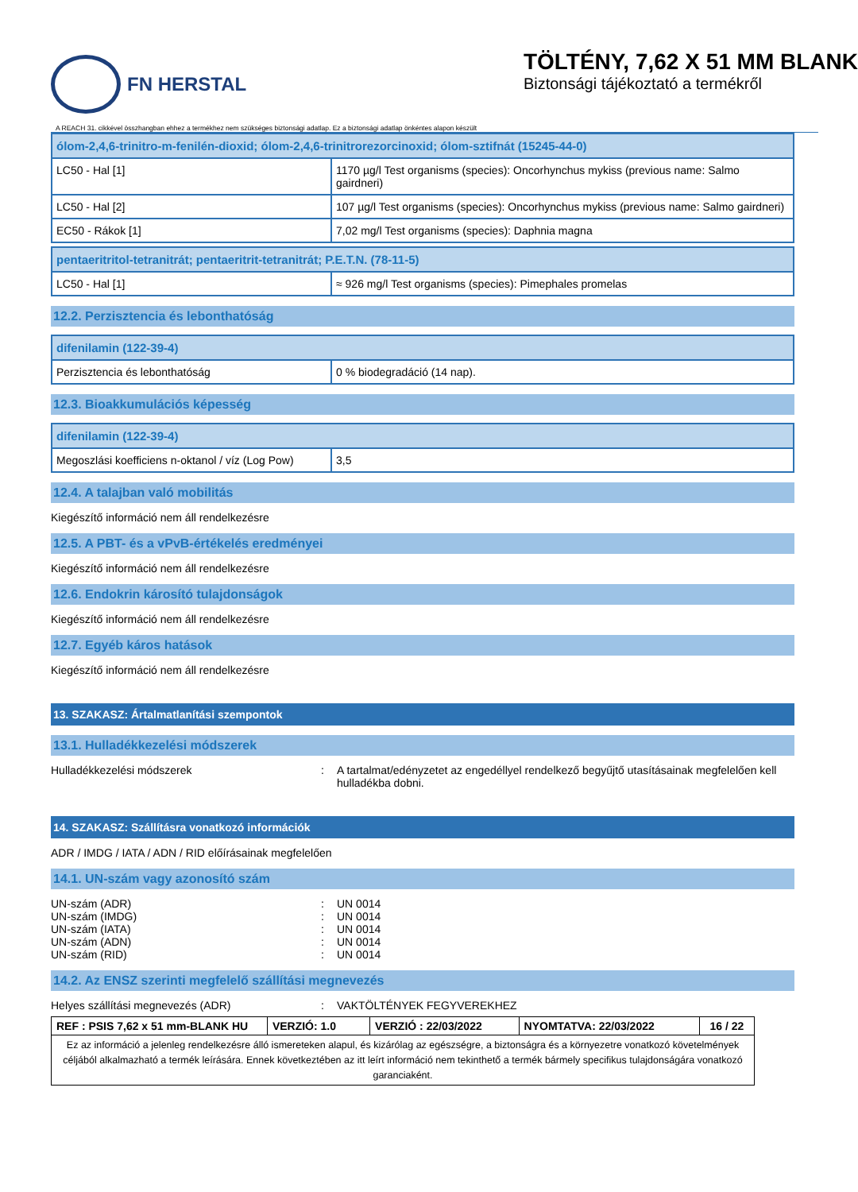FN HERSTAL
TÖLTÉNY, 7,62 X 51 MM BLANK
Biztonsági tájékoztató a termékről
A REACH 31. cikkével összhangban ehhez a termékhez nem szükséges biztonsági adatlap. Ez a biztonsági adatlap önkéntes alapon készült
| ólom-2,4,6-trinitro-m-fenilén-dioxid; ólom-2,4,6-trinitrorezorcinoxid; ólom-sztifnát (15245-44-0) | |
| --- | --- |
| LC50 - Hal [1] | 1170 µg/l Test organisms (species): Oncorhynchus mykiss (previous name: Salmo gairdneri) |
| LC50 - Hal [2] | 107 µg/l Test organisms (species): Oncorhynchus mykiss (previous name: Salmo gairdneri) |
| EC50 - Rákok [1] | 7,02 mg/l Test organisms (species): Daphnia magna |
| pentaeritritol-tetranitrát; pentaeritrit-tetranitrát; P.E.T.N. (78-11-5) | |
| --- | --- |
| LC50 - Hal [1] | ≈ 926 mg/l Test organisms (species): Pimephales promelas |
12.2. Perzisztencia és lebonthatóság
| difenilamin (122-39-4) | |
| --- | --- |
| Perzisztencia és lebonthatóság | 0 % biodegradáció (14 nap). |
12.3. Bioakkumulációs képesség
| difenilamin (122-39-4) | |
| --- | --- |
| Megoszlási koefficiens n-oktanol / víz (Log Pow) | 3,5 |
12.4. A talajban való mobilitás
Kiegészítő információ nem áll rendelkezésre
12.5. A PBT- és a vPvB-értékelés eredményei
Kiegészítő információ nem áll rendelkezésre
12.6. Endokrin károsító tulajdonságok
Kiegészítő információ nem áll rendelkezésre
12.7. Egyéb káros hatások
Kiegészítő információ nem áll rendelkezésre
13. SZAKASZ: Ártalmatlanítási szempontok
13.1. Hulladékkezelési módszerek
Hulladékkezelési módszerek: A tartalmat/edényzetet az engedéllyel rendelkező begyűjtő utasításainak megfelelően kell hulladékba dobni.
14. SZAKASZ: Szállításra vonatkozó információk
ADR / IMDG / IATA / ADN / RID előírásainak megfelelően
14.1. UN-szám vagy azonosító szám
UN-szám (ADR): UN 0014
UN-szám (IMDG): UN 0014
UN-szám (IATA): UN 0014
UN-szám (ADN): UN 0014
UN-szám (RID): UN 0014
14.2. Az ENSZ szerinti megfelelő szállítási megnevezés
Helyes szállítási megnevezés (ADR): VAKTÖLTÉNYEK FEGYVEREKHEZ
| REF : PSIS 7,62 x 51 mm-BLANK HU | VERZIÓ: 1.0 | VERZIÓ : 22/03/2022 | NYOMTATVA: 22/03/2022 | 16 / 22 |
| Ez az információ a jelenleg rendelkezésre álló ismereteken alapul, és kizárólag az egészségre, a biztonságra és a környezetre vonatkozó követelmények céljából alkalmazható a termék leírására. Ennek következtében az itt leírt információ nem tekinthető a termék bármely specifikus tulajdonságára vonatkozó garanciaként. | | | | |